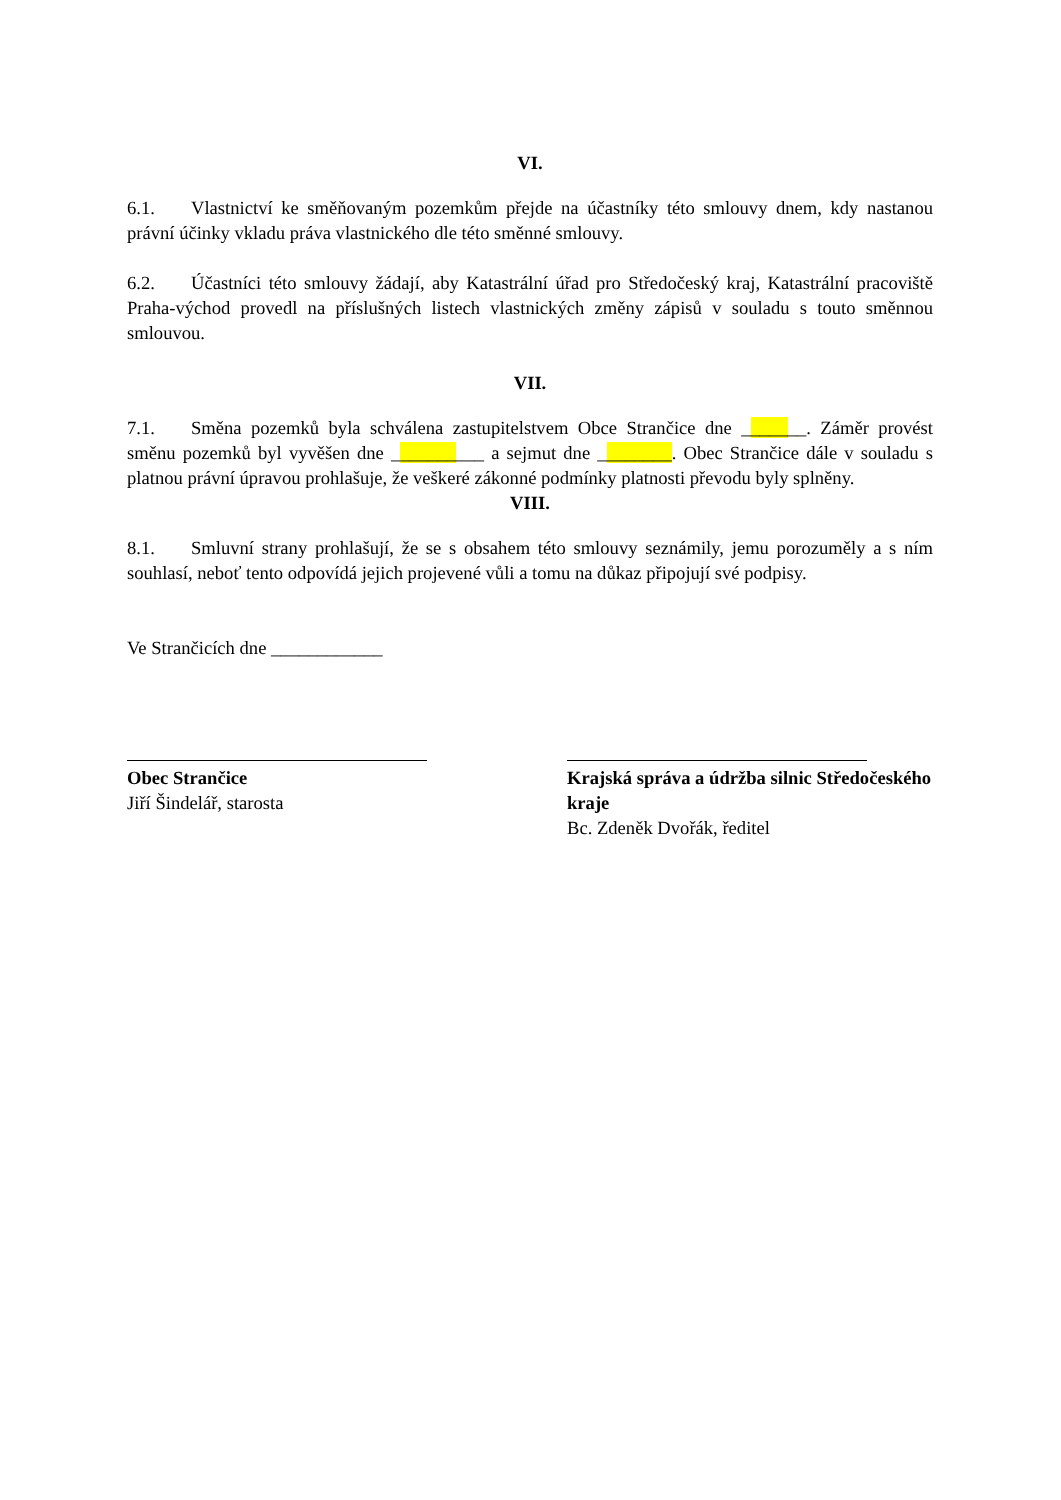VI.
6.1. Vlastnictví ke směňovaným pozemkům přejde na účastníky této smlouvy dnem, kdy nastanou právní účinky vkladu práva vlastnického dle této směnné smlouvy.
6.2. Účastníci této smlouvy žádají, aby Katastrální úřad pro Středočeský kraj, Katastrální pracoviště Praha-východ provedl na příslušných listech vlastnických změny zápisů v souladu s touto směnnou smlouvou.
VII.
7.1. Směna pozemků byla schválena zastupitelstvem Obce Strančice dne _______. Záměr provést směnu pozemků byl vyvěšen dne __________ a sejmut dne ________. Obec Strančice dále v souladu s platnou právní úpravou prohlašuje, že veškeré zákonné podmínky platnosti převodu byly splněny.
VIII.
8.1. Smluvní strany prohlašují, že se s obsahem této smlouvy seznámily, jemu porozuměly a s ním souhlasí, neboť tento odpovídá jejich projevené vůli a tomu na důkaz připojují své podpisy.
Ve Strančicích dne ____________
Obec Strančice
Jiří Šindelář, starosta
Krajská správa a údržba silnic Středočeského kraje
Bc. Zdeněk Dvořák, ředitel